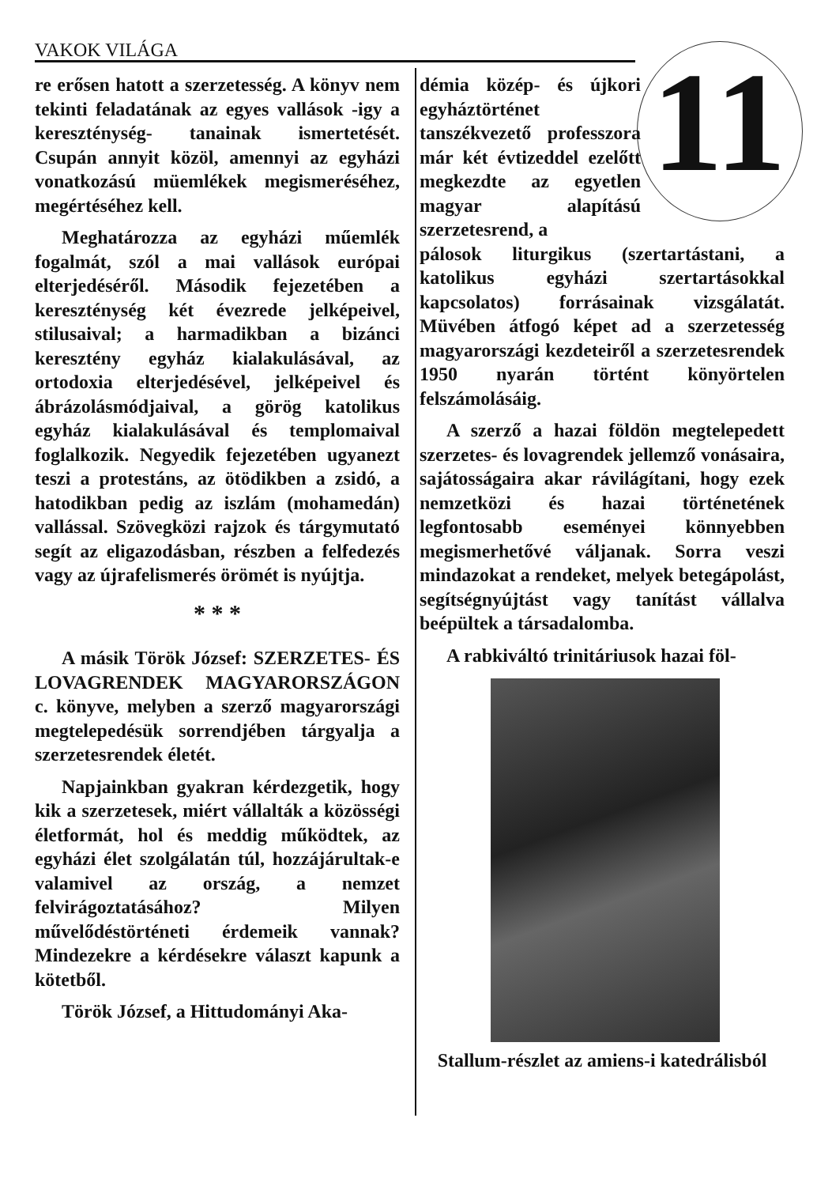VAKOK VILÁGA
11
re erősen hatott a szerzetesség. A könyv nem tekinti feladatának az egyes vallások -igy a kereszténység- tanainak ismertetését. Csupán annyit közöl, amennyi az egyházi vonatkozású müemlékek megismeréséhez, megértéséhez kell.
Meghatározza az egyházi műemlék fogalmát, szól a mai vallások európai elterjedéséről. Második fejezetében a kereszténység két évezrede jelképeivel, stilusaival; a harmadikban a bizánci keresztény egyház kialakulásával, az ortodoxia elterjedésével, jelképeivel és ábrázolásmódjaival, a görög katolikus egyház kialakulásával és templomaival foglalkozik. Negyedik fejezetében ugyanezt teszi a protestáns, az ötödikben a zsidó, a hatodikban pedig az iszlám (mohamedán) vallással. Szövegközi rajzok és tárgymutató segít az eligazodásban, részben a felfedezés vagy az újrafelismerés örömét is nyújtja.
* * *
A másik Török József: SZERZETES- ÉS LOVAGRENDEK MAGYARORSZÁGON c. könyve, melyben a szerző magyarországi megtelepedésük sorrendjében tárgyalja a szerzetesrendek életét.
Napjainkban gyakran kérdezgetik, hogy kik a szerzetesek, miért vállalták a közösségi életformát, hol és meddig működtek, az egyházi élet szolgálatán túl, hozzájárultak-e valamivel az ország, a nemzet felvirágoztatásához? Milyen művelődéstörténeti érdemeik vannak? Mindezekre a kérdésekre választ kapunk a kötetből.
Török József, a Hittudományi Aka-
démia közép- és újkori egyháztörténet tanszékvezető professzora már két évtizeddel ezelőtt megkezdte az egyetlen magyar alapítású szerzetesrend, a
pálosok liturgikus (szertartástani, a katolikus egyházi szertartásokkal kapcsolatos) forrásainak vizsgálatát. Müvében átfogó képet ad a szerzetesség magyarországi kezdeteiről a szerzetesrendek 1950 nyarán történt könyörtelen felszámolásáig.
A szerző a hazai földön megtelepedett szerzetes- és lovagrendek jellemző vonásaira, sajátosságaira akar rávilágítani, hogy ezek nemzetközi és hazai történetének legfontosabb eseményei könnyebben megismerhetővé váljanak. Sorra veszi mindazokat a rendeket, melyek betegápolást, segítségnyújtást vagy tanítást vállalva beépültek a társadalomba.
A rabkiváltó trinitáriusok hazai föl-
Stallum-részlet az amiens-i katedrálisból